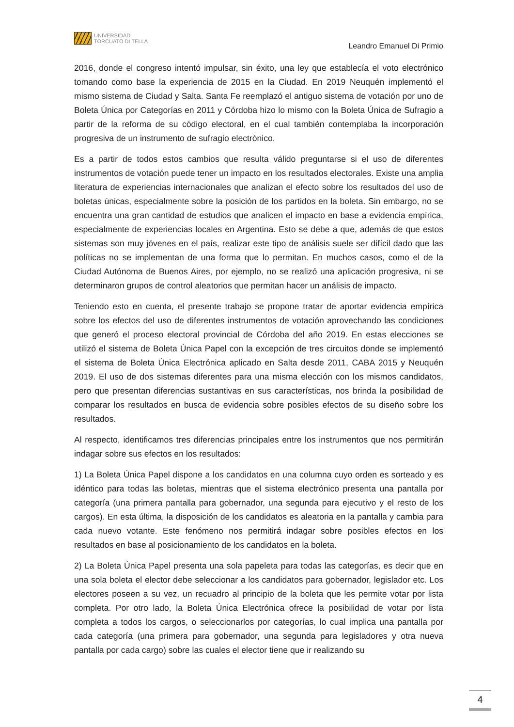UNIVERSIDAD
TORCUATO DI TELLA
Leandro Emanuel Di Primio
2016, donde el congreso intentó impulsar, sin éxito, una ley que establecía el voto electrónico tomando como base la experiencia de 2015 en la Ciudad. En 2019 Neuquén implementó el mismo sistema de Ciudad y Salta. Santa Fe reemplazó el antiguo sistema de votación por uno de Boleta Única por Categorías en 2011 y Córdoba hizo lo mismo con la Boleta Única de Sufragio a partir de la reforma de su código electoral, en el cual también contemplaba la incorporación progresiva de un instrumento de sufragio electrónico.
Es a partir de todos estos cambios que resulta válido preguntarse si el uso de diferentes instrumentos de votación puede tener un impacto en los resultados electorales. Existe una amplia literatura de experiencias internacionales que analizan el efecto sobre los resultados del uso de boletas únicas, especialmente sobre la posición de los partidos en la boleta. Sin embargo, no se encuentra una gran cantidad de estudios que analicen el impacto en base a evidencia empírica, especialmente de experiencias locales en Argentina. Esto se debe a que, además de que estos sistemas son muy jóvenes en el país, realizar este tipo de análisis suele ser difícil dado que las políticas no se implementan de una forma que lo permitan. En muchos casos, como el de la Ciudad Autónoma de Buenos Aires, por ejemplo, no se realizó una aplicación progresiva, ni se determinaron grupos de control aleatorios que permitan hacer un análisis de impacto.
Teniendo esto en cuenta, el presente trabajo se propone tratar de aportar evidencia empírica sobre los efectos del uso de diferentes instrumentos de votación aprovechando las condiciones que generó el proceso electoral provincial de Córdoba del año 2019. En estas elecciones se utilizó el sistema de Boleta Única Papel con la excepción de tres circuitos donde se implementó el sistema de Boleta Única Electrónica aplicado en Salta desde 2011, CABA 2015 y Neuquén 2019. El uso de dos sistemas diferentes para una misma elección con los mismos candidatos, pero que presentan diferencias sustantivas en sus características, nos brinda la posibilidad de comparar los resultados en busca de evidencia sobre posibles efectos de su diseño sobre los resultados.
Al respecto, identificamos tres diferencias principales entre los instrumentos que nos permitirán indagar sobre sus efectos en los resultados:
1) La Boleta Única Papel dispone a los candidatos en una columna cuyo orden es sorteado y es idéntico para todas las boletas, mientras que el sistema electrónico presenta una pantalla por categoría (una primera pantalla para gobernador, una segunda para ejecutivo y el resto de los cargos). En esta última, la disposición de los candidatos es aleatoria en la pantalla y cambia para cada nuevo votante. Este fenómeno nos permitirá indagar sobre posibles efectos en los resultados en base al posicionamiento de los candidatos en la boleta.
2) La Boleta Única Papel presenta una sola papeleta para todas las categorías, es decir que en una sola boleta el elector debe seleccionar a los candidatos para gobernador, legislador etc. Los electores poseen a su vez, un recuadro al principio de la boleta que les permite votar por lista completa. Por otro lado, la Boleta Única Electrónica ofrece la posibilidad de votar por lista completa a todos los cargos, o seleccionarlos por categorías, lo cual implica una pantalla por cada categoría (una primera para gobernador, una segunda para legisladores y otra nueva pantalla por cada cargo) sobre las cuales el elector tiene que ir realizando su
4